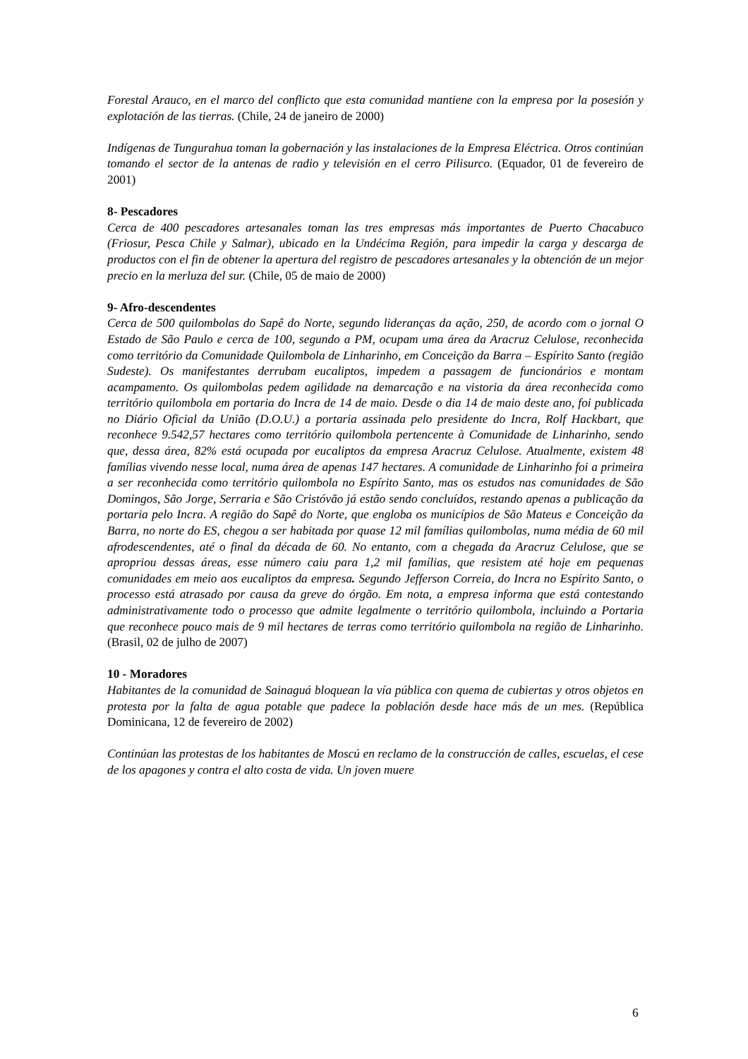Forestal Arauco, en el marco del conflicto que esta comunidad mantiene con la empresa por la posesión y explotación de las tierras. (Chile, 24 de janeiro de 2000)
Indígenas de Tungurahua toman la gobernación y las instalaciones de la Empresa Eléctrica. Otros continúan tomando el sector de la antenas de radio y televisión en el cerro Pilisurco. (Equador, 01 de fevereiro de 2001)
8- Pescadores
Cerca de 400 pescadores artesanales toman las tres empresas más importantes de Puerto Chacabuco (Friosur, Pesca Chile y Salmar), ubicado en la Undécima Región, para impedir la carga y descarga de productos con el fin de obtener la apertura del registro de pescadores artesanales y la obtención de un mejor precio en la merluza del sur. (Chile, 05 de maio de 2000)
9- Afro-descendentes
Cerca de 500 quilombolas do Sapê do Norte, segundo lideranças da ação, 250, de acordo com o jornal O Estado de São Paulo e cerca de 100, segundo a PM, ocupam uma área da Aracruz Celulose, reconhecida como território da Comunidade Quilombola de Linharinho, em Conceição da Barra – Espírito Santo (região Sudeste). Os manifestantes derrubam eucaliptos, impedem a passagem de funcionários e montam acampamento. Os quilombolas pedem agilidade na demarcação e na vistoria da área reconhecida como território quilombola em portaria do Incra de 14 de maio. Desde o dia 14 de maio deste ano, foi publicada no Diário Oficial da União (D.O.U.) a portaria assinada pelo presidente do Incra, Rolf Hackbart, que reconhece 9.542,57 hectares como território quilombola pertencente à Comunidade de Linharinho, sendo que, dessa área, 82% está ocupada por eucaliptos da empresa Aracruz Celulose. Atualmente, existem 48 famílias vivendo nesse local, numa área de apenas 147 hectares. A comunidade de Linharinho foi a primeira a ser reconhecida como território quilombola no Espírito Santo, mas os estudos nas comunidades de São Domingos, São Jorge, Serraria e São Cristóvão já estão sendo concluídos, restando apenas a publicação da portaria pelo Incra. A região do Sapê do Norte, que engloba os municípios de São Mateus e Conceição da Barra, no norte do ES, chegou a ser habitada por quase 12 mil famílias quilombolas, numa média de 60 mil afrodescendentes, até o final da década de 60. No entanto, com a chegada da Aracruz Celulose, que se apropriou dessas áreas, esse número caiu para 1,2 mil famílias, que resistem até hoje em pequenas comunidades em meio aos eucaliptos da empresa. Segundo Jefferson Correia, do Incra no Espírito Santo, o processo está atrasado por causa da greve do órgão. Em nota, a empresa informa que está contestando administrativamente todo o processo que admite legalmente o território quilombola, incluindo a Portaria que reconhece pouco mais de 9 mil hectares de terras como território quilombola na região de Linharinho. (Brasil, 02 de julho de 2007)
10 - Moradores
Habitantes de la comunidad de Sainaguá bloquean la vía pública con quema de cubiertas y otros objetos en protesta por la falta de agua potable que padece la población desde hace más de un mes. (República Dominicana, 12 de fevereiro de 2002)
Continúan las protestas de los habitantes de Moscú en reclamo de la construcción de calles, escuelas, el cese de los apagones y contra el alto costa de vida. Un joven muere
6